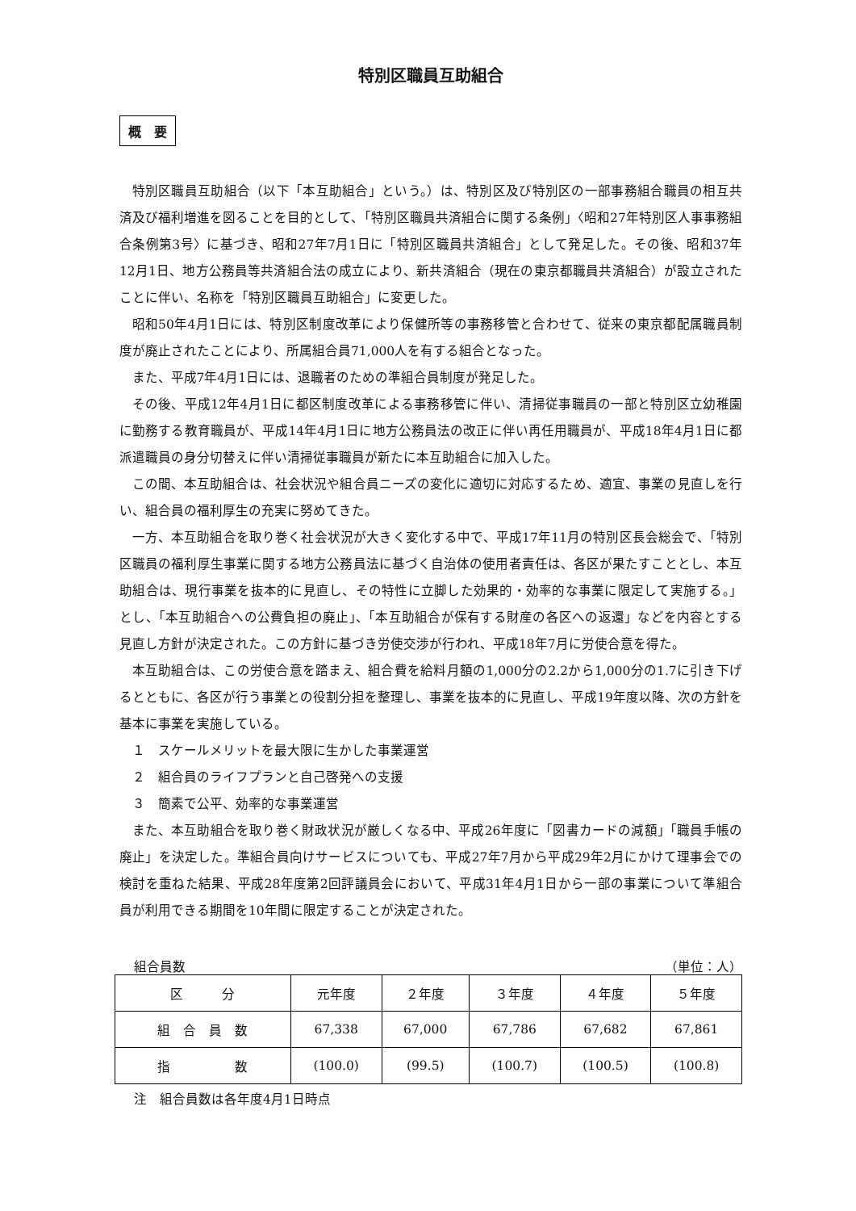特別区職員互助組合
概　要
特別区職員互助組合（以下「本互助組合」という。）は、特別区及び特別区の一部事務組合職員の相互共済及び福利増進を図ることを目的として、「特別区職員共済組合に関する条例」〈昭和27年特別区人事事務組合条例第3号〉に基づき、昭和27年7月1日に「特別区職員共済組合」として発足した。その後、昭和37年12月1日、地方公務員等共済組合法の成立により、新共済組合（現在の東京都職員共済組合）が設立されたことに伴い、名称を「特別区職員互助組合」に変更した。
昭和50年4月1日には、特別区制度改革により保健所等の事務移管と合わせて、従来の東京都配属職員制度が廃止されたことにより、所属組合員71,000人を有する組合となった。
また、平成7年4月1日には、退職者のための準組合員制度が発足した。
その後、平成12年4月1日に都区制度改革による事務移管に伴い、清掃従事職員の一部と特別区立幼稚園に勤務する教育職員が、平成14年4月1日に地方公務員法の改正に伴い再任用職員が、平成18年4月1日に都派遣職員の身分切替えに伴い清掃従事職員が新たに本互助組合に加入した。
この間、本互助組合は、社会状況や組合員ニーズの変化に適切に対応するため、適宜、事業の見直しを行い、組合員の福利厚生の充実に努めてきた。
一方、本互助組合を取り巻く社会状況が大きく変化する中で、平成17年11月の特別区長会総会で、「特別区職員の福利厚生事業に関する地方公務員法に基づく自治体の使用者責任は、各区が果たすこととし、本互助組合は、現行事業を抜本的に見直し、その特性に立脚した効果的・効率的な事業に限定して実施する。」とし、「本互助組合への公費負担の廃止」、「本互助組合が保有する財産の各区への返還」などを内容とする見直し方針が決定された。この方針に基づき労使交渉が行われ、平成18年7月に労使合意を得た。
本互助組合は、この労使合意を踏まえ、組合費を給料月額の1,000分の2.2から1,000分の1.7に引き下げるとともに、各区が行う事業との役割分担を整理し、事業を抜本的に見直し、平成19年度以降、次の方針を基本に事業を実施している。
１　スケールメリットを最大限に生かした事業運営
２　組合員のライフプランと自己啓発への支援
３　簡素で公平、効率的な事業運営
また、本互助組合を取り巻く財政状況が厳しくなる中、平成26年度に「図書カードの減額」「職員手帳の廃止」を決定した。準組合員向けサービスについても、平成27年7月から平成29年2月にかけて理事会での検討を重ねた結果、平成28年度第2回評議員会において、平成31年4月1日から一部の事業について準組合員が利用できる期間を10年間に限定することが決定された。
組合員数 （単位：人）
| 区 分 | 元年度 | ２年度 | ３年度 | ４年度 | ５年度 |
| 組 合 員 数 | 67,338 | 67,000 | 67,786 | 67,682 | 67,861 |
| 指 数 | (100.0) | (99.5) | (100.7) | (100.5) | (100.8) |
注　組合員数は各年度4月1日時点